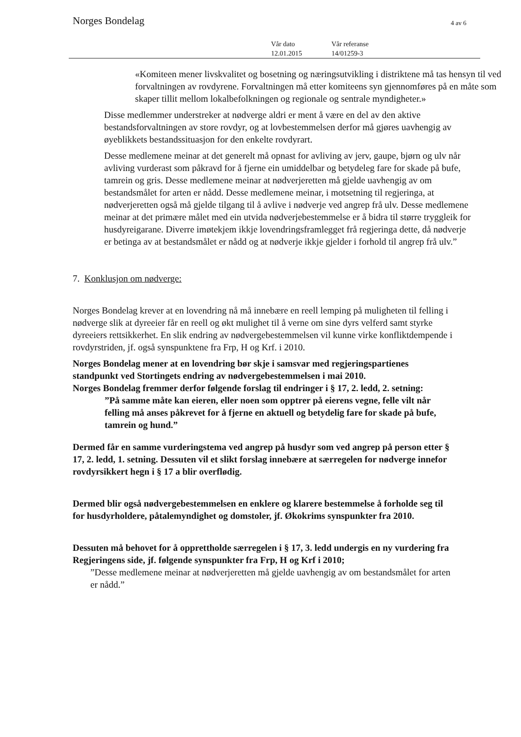Norges Bondelag 4 av 6
Vår dato
12.01.2015
Vår referanse
14/01259-3
«Komiteen mener livskvalitet og bosetning og næringsutvikling i distriktene må tas hensyn til ved forvaltningen av rovdyrene. Forvaltningen må etter komiteens syn gjennomføres på en måte som skaper tillit mellom lokalbefolkningen og regionale og sentrale myndigheter.»
Disse medlemmer understreker at nødverge aldri er ment å være en del av den aktive bestandsforvaltningen av store rovdyr, og at lovbestemmelsen derfor må gjøres uavhengig av øyeblikkets bestandssituasjon for den enkelte rovdyrart.
Desse medlemene meinar at det generelt må opnast for avliving av jerv, gaupe, bjørn og ulv når avliving vurderast som påkravd for å fjerne ein umiddelbar og betydeleg fare for skade på bufe, tamrein og gris. Desse medlemene meinar at nødverjeretten må gjelde uavhengig av om bestandsmålet for arten er nådd. Desse medlemene meinar, i motsetning til regjeringa, at nødverjeretten også må gjelde tilgang til å avlive i nødverje ved angrep frå ulv. Desse medlemene meinar at det primære målet med ein utvida nødverjebestemmelse er å bidra til større tryggleik for husdyreigarane. Diverre imøtekjem ikkje lovendringsframlegget frå regjeringa dette, då nødverje er betinga av at bestandsmålet er nådd og at nødverje ikkje gjelder i forhold til angrep frå ulv.”
7. Konklusjon om nødverge:
Norges Bondelag krever at en lovendring nå må innebære en reell lemping på muligheten til felling i nødverge slik at dyreeier får en reell og økt mulighet til å verne om sine dyrs velferd samt styrke dyreeiers rettsikkerhet. En slik endring av nødvergebestemmelsen vil kunne virke konfliktdempende i rovdyrstriden, jf. også synspunktene fra Frp, H og Krf. i 2010.
Norges Bondelag mener at en lovendring bør skje i samsvar med regjeringspartienes standpunkt ved Stortingets endring av nødvergebestemmelsen i mai 2010.
Norges Bondelag fremmer derfor følgende forslag til endringer i § 17, 2. ledd, 2. setning:
”På samme måte kan eieren, eller noen som opptrer på eierens vegne, felle vilt når felling må anses påkrevet for å fjerne en aktuell og betydelig fare for skade på bufe, tamrein og hund.”
Dermed får en samme vurderingstema ved angrep på husdyr som ved angrep på person etter § 17, 2. ledd, 1. setning. Dessuten vil et slikt forslag innebære at særregelen for nødverge innefor rovdyrsikkert hegn i § 17 a blir overflødig.
Dermed blir også nødvergebestemmelsen en enklere og klarere bestemmelse å forholde seg til for husdyrholdere, påtalemyndighet og domstoler, jf. Økokrims synspunkter fra 2010.
Dessuten må behovet for å opprettholde særregelen i § 17, 3. ledd undergis en ny vurdering fra Regjeringens side, jf. følgende synspunkter fra Frp, H og Krf i 2010;
”Desse medlemene meinar at nødverjeretten må gjelde uavhengig av om bestandsmålet for arten er nådd.”